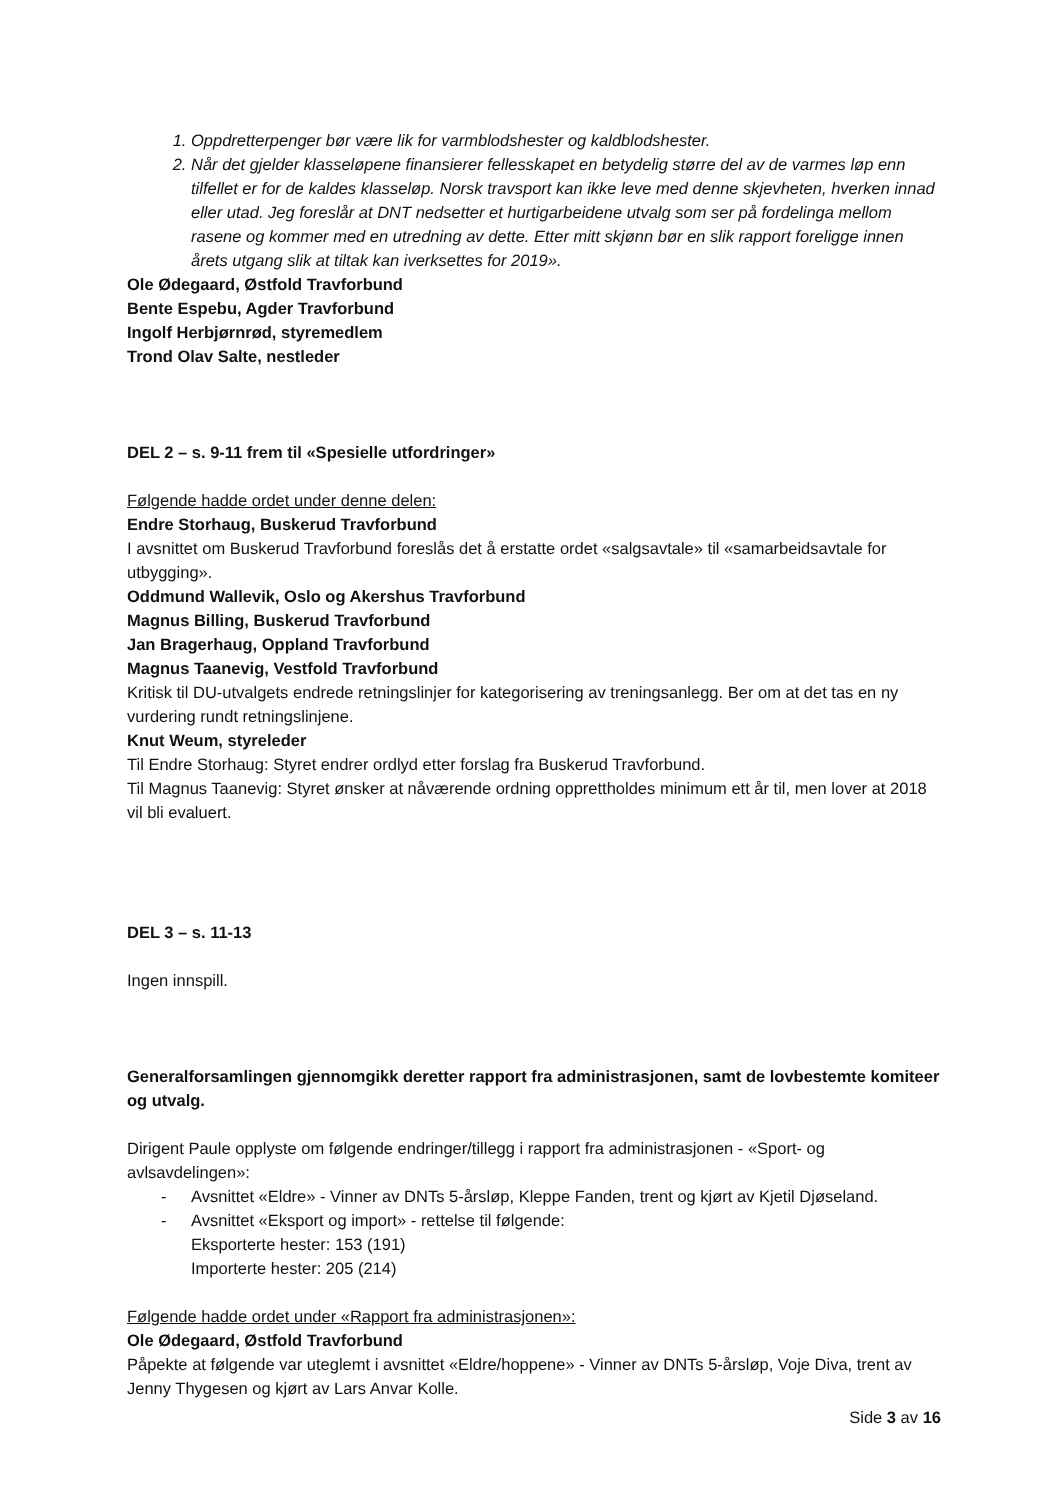1. Oppdretterpenger bør være lik for varmblodshester og kaldblodshester.
2. Når det gjelder klasseløpene finansierer fellesskapet en betydelig større del av de varmes løp enn tilfellet er for de kaldes klasseløp. Norsk travsport kan ikke leve med denne skjevheten, hverken innad eller utad. Jeg foreslår at DNT nedsetter et hurtigarbeidene utvalg som ser på fordelinga mellom rasene og kommer med en utredning av dette. Etter mitt skjønn bør en slik rapport foreligge innen årets utgang slik at tiltak kan iverksettes for 2019».
Ole Ødegaard, Østfold Travforbund
Bente Espebu, Agder Travforbund
Ingolf Herbjørnrød, styremedlem
Trond Olav Salte, nestleder
DEL 2 – s. 9-11 frem til «Spesielle utfordringer»
Følgende hadde ordet under denne delen:
Endre Storhaug, Buskerud Travforbund
I avsnittet om Buskerud Travforbund foreslås det å erstatte ordet «salgsavtale» til «samarbeidsavtale for utbygging».
Oddmund Wallevik, Oslo og Akershus Travforbund
Magnus Billing, Buskerud Travforbund
Jan Bragerhaug, Oppland Travforbund
Magnus Taanevig, Vestfold Travforbund
Kritisk til DU-utvalgets endrede retningslinjer for kategorisering av treningsanlegg. Ber om at det tas en ny vurdering rundt retningslinjene.
Knut Weum, styreleder
Til Endre Storhaug: Styret endrer ordlyd etter forslag fra Buskerud Travforbund.
Til Magnus Taanevig: Styret ønsker at nåværende ordning opprettholdes minimum ett år til, men lover at 2018 vil bli evaluert.
DEL 3 – s. 11-13
Ingen innspill.
Generalforsamlingen gjennomgikk deretter rapport fra administrasjonen, samt de lovbestemte komiteer og utvalg.
Dirigent Paule opplyste om følgende endringer/tillegg i rapport fra administrasjonen - «Sport- og avlsavdelingen»:
- Avsnittet «Eldre» - Vinner av DNTs 5-årsløp, Kleppe Fanden, trent og kjørt av Kjetil Djøseland.
- Avsnittet «Eksport og import» - rettelse til følgende:
Eksporterte hester: 153 (191)
Importerte hester: 205 (214)
Følgende hadde ordet under «Rapport fra administrasjonen»:
Ole Ødegaard, Østfold Travforbund
Påpekte at følgende var uteglemt i avsnittet «Eldre/hoppene» - Vinner av DNTs 5-årsløp, Voje Diva, trent av Jenny Thygesen og kjørt av Lars Anvar Kolle.
Side 3 av 16